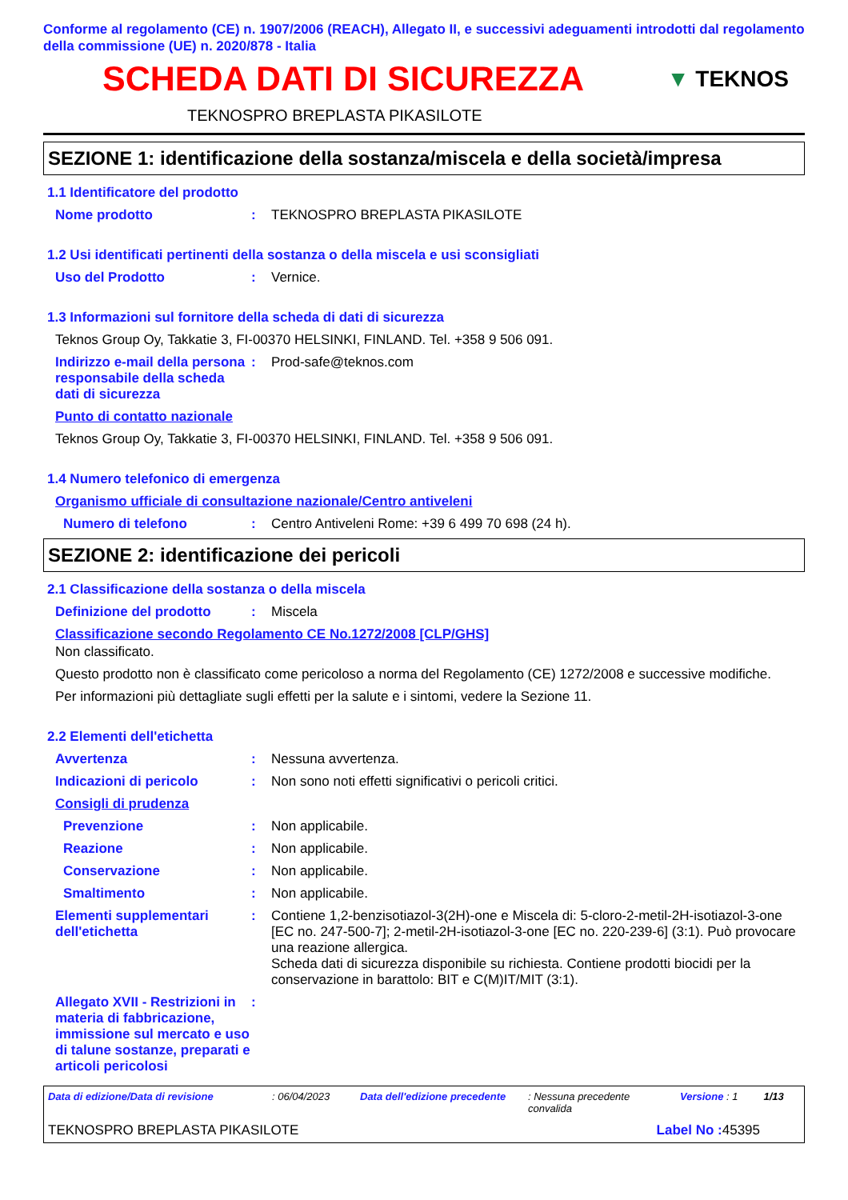Conforme al regolamento (CE) n. 1907/2006 (REACH), Allegato II, e successivi adeguamenti introdotti dal regolamento della commissione (UE) n. 2020/878 - Italia
SCHEDA DATI DI SICUREZZA
▼ TEKNOS
TEKNOSPRO BREPLASTA PIKASILOTE
SEZIONE 1: identificazione della sostanza/miscela e della società/impresa
1.1 Identificatore del prodotto
Nome prodotto : TEKNOSPRO BREPLASTA PIKASILOTE
1.2 Usi identificati pertinenti della sostanza o della miscela e usi sconsigliati
Uso del Prodotto : Vernice.
1.3 Informazioni sul fornitore della scheda di dati di sicurezza
Teknos Group Oy, Takkatie 3, FI-00370 HELSINKI, FINLAND. Tel. +358 9 506 091.
Indirizzo e-mail della persona responsabile della scheda dati di sicurezza
: Prod-safe@teknos.com
Punto di contatto nazionale
Teknos Group Oy, Takkatie 3, FI-00370 HELSINKI, FINLAND. Tel. +358 9 506 091.
1.4 Numero telefonico di emergenza
Organismo ufficiale di consultazione nazionale/Centro antiveleni
Numero di telefono : Centro Antiveleni Rome: +39 6 499 70 698 (24 h).
SEZIONE 2: identificazione dei pericoli
2.1 Classificazione della sostanza o della miscela
Definizione del prodotto : Miscela
Classificazione secondo Regolamento CE No.1272/2008 [CLP/GHS]
Non classificato.
Questo prodotto non è classificato come pericoloso a norma del Regolamento (CE) 1272/2008 e successive modifiche.
Per informazioni più dettagliate sugli effetti per la salute e i sintomi, vedere la Sezione 11.
2.2 Elementi dell'etichetta
Avvertenza : Nessuna avvertenza.
Indicazioni di pericolo : Non sono noti effetti significativi o pericoli critici.
Consigli di prudenza
Prevenzione : Non applicabile.
Reazione : Non applicabile.
Conservazione : Non applicabile.
Smaltimento : Non applicabile.
Elementi supplementari dell'etichetta
: Contiene 1,2-benzisotiazol-3(2H)-one e Miscela di: 5-cloro-2-metil-2H-isotiazol-3-one [EC no. 247-500-7]; 2-metil-2H-isotiazol-3-one [EC no. 220-239-6] (3:1). Può provocare una reazione allergica.
Scheda dati di sicurezza disponibile su richiesta. Contiene prodotti biocidi per la conservazione in barattolo: BIT e C(M)IT/MIT (3:1).
Allegato XVII - Restrizioni in materia di fabbricazione, immissione sul mercato e uso di talune sostanze, preparati e articoli pericolosi
:
Data di edizione/Data di revisione: 06/04/2023 Data dell'edizione precedente: Nessuna precedente convalida Versione : 1 1/13
TEKNOSPRO BREPLASTA PIKASILOTE Label No : 45395